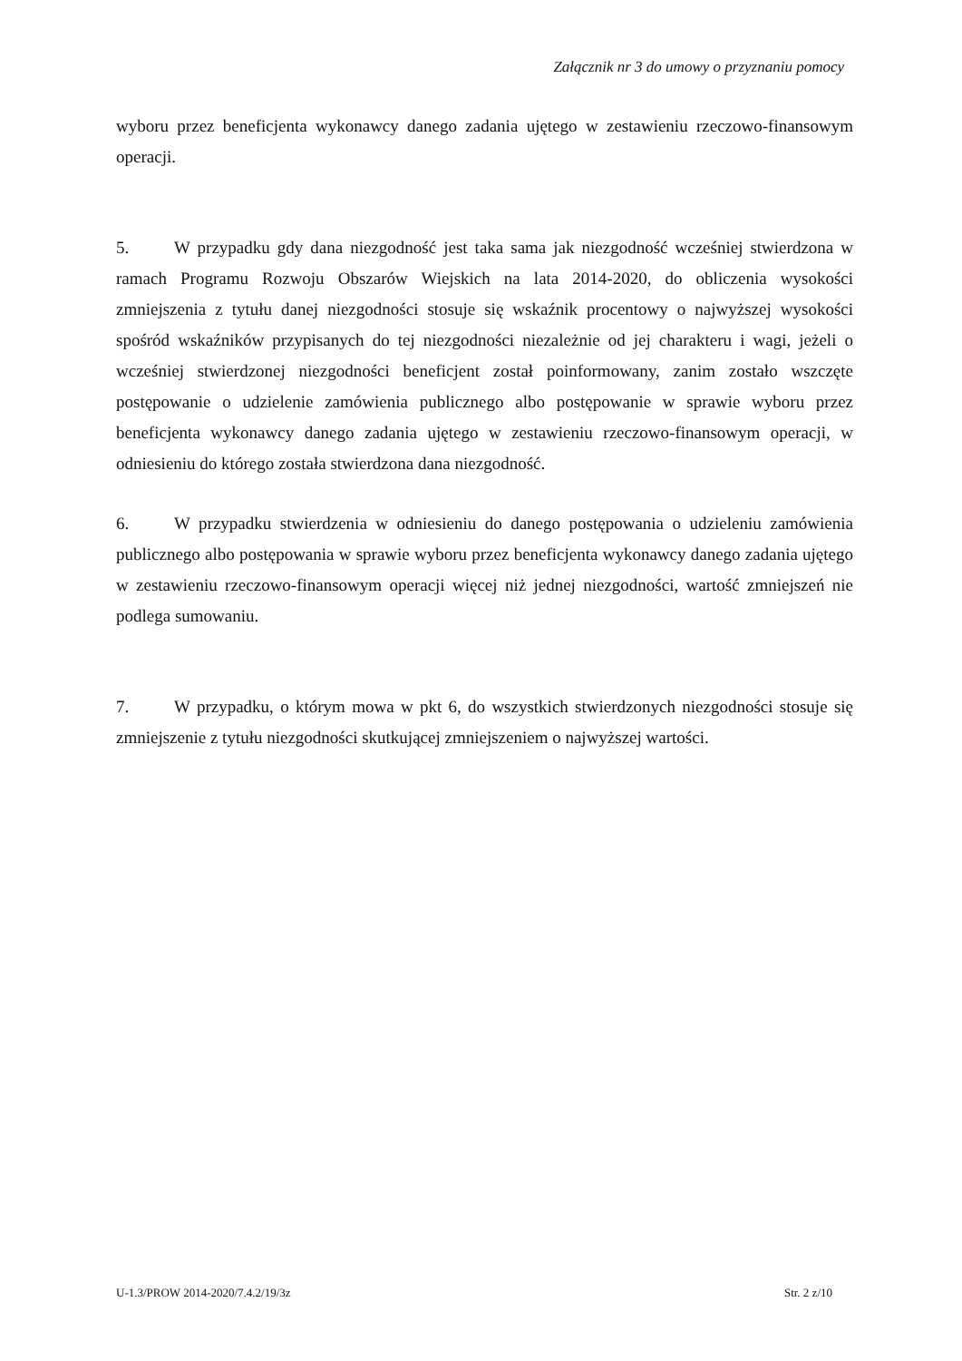Załącznik nr 3 do umowy o przyznaniu pomocy
wyboru przez beneficjenta wykonawcy danego zadania ujętego w zestawieniu rzeczowo-finansowym operacji.
5. W przypadku gdy dana niezgodność jest taka sama jak niezgodność wcześniej stwierdzona w ramach Programu Rozwoju Obszarów Wiejskich na lata 2014-2020, do obliczenia wysokości zmniejszenia z tytułu danej niezgodności stosuje się wskaźnik procentowy o najwyższej wysokości spośród wskaźników przypisanych do tej niezgodności niezależnie od jej charakteru i wagi, jeżeli o wcześniej stwierdzonej niezgodności beneficjent został poinformowany, zanim zostało wszczęte postępowanie o udzielenie zamówienia publicznego albo postępowanie w sprawie wyboru przez beneficjenta wykonawcy danego zadania ujętego w zestawieniu rzeczowo-finansowym operacji, w odniesieniu do którego została stwierdzona dana niezgodność.
6. W przypadku stwierdzenia w odniesieniu do danego postępowania o udzieleniu zamówienia publicznego albo postępowania w sprawie wyboru przez beneficjenta wykonawcy danego zadania ujętego w zestawieniu rzeczowo-finansowym operacji więcej niż jednej niezgodności, wartość zmniejszeń nie podlega sumowaniu.
7. W przypadku, o którym mowa w pkt 6, do wszystkich stwierdzonych niezgodności stosuje się zmniejszenie z tytułu niezgodności skutkującej zmniejszeniem o najwyższej wartości.
U-1.3/PROW 2014-2020/7.4.2/19/3z Str. 2 z/10